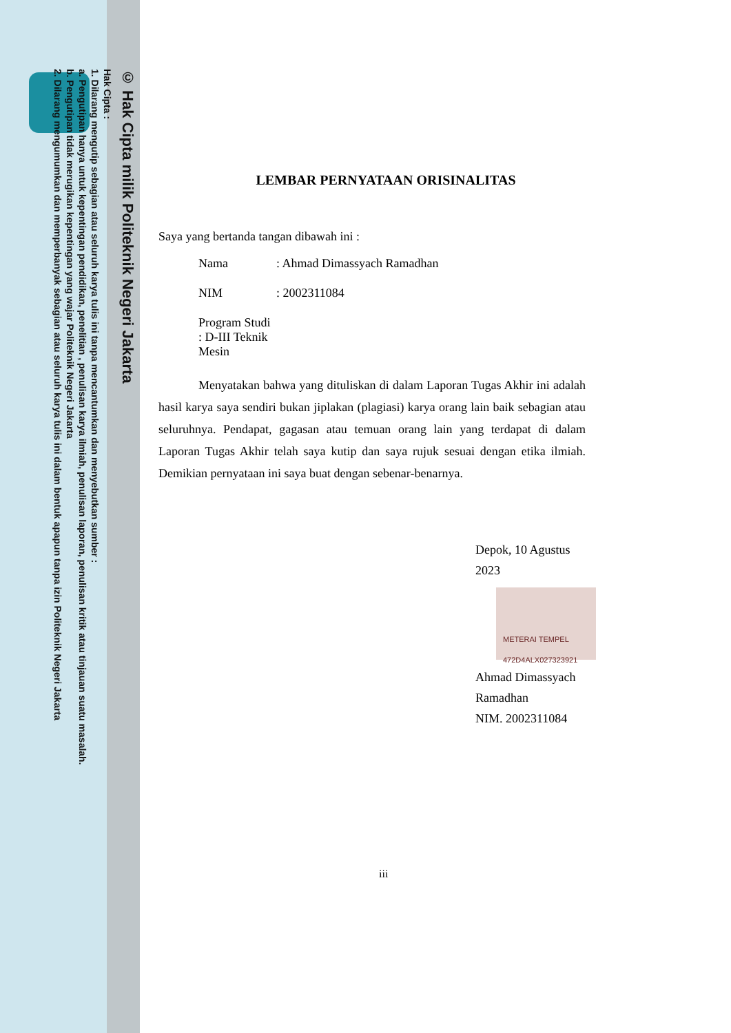© Hak Cipta milik Politeknik Negeri Jakarta
Hak Cipta :
1. Dilarang mengutip sebagian atau seluruh karya tulis ini tanpa mencantumkan dan menyebutkan sumber :
a. Pengutipan hanya untuk kepentingan pendidikan, penelitian , penulisan karya ilmiah, penulisan laporan, penulisan kritik atau tinjauan suatu masalah.
b. Pengutipan tidak merugikan kepentingan yang wajar Politeknik Negeri Jakarta
2. Dilarang mengumumkan dan memperbanyak sebagian atau seluruh karya tulis ini dalam bentuk apapun tanpa izin Politeknik Negeri Jakarta
LEMBAR PERNYATAAN ORISINALITAS
Saya yang bertanda tangan dibawah ini :
Nama: Ahmad Dimassyach Ramadhan
NIM: 2002311084
Program Studi : D-III Teknik Mesin
Menyatakan bahwa yang dituliskan di dalam Laporan Tugas Akhir ini adalah hasil karya saya sendiri bukan jiplakan (plagiasi) karya orang lain baik sebagian atau seluruhnya. Pendapat, gagasan atau temuan orang lain yang terdapat di dalam Laporan Tugas Akhir telah saya kutip dan saya rujuk sesuai dengan etika ilmiah. Demikian pernyataan ini saya buat dengan sebenar-benarnya.
Depok, 10 Agustus 2023
METERAI TEMPEL
472D4ALX027323921
Ahmad Dimassyach Ramadhan
NIM. 2002311084
iii